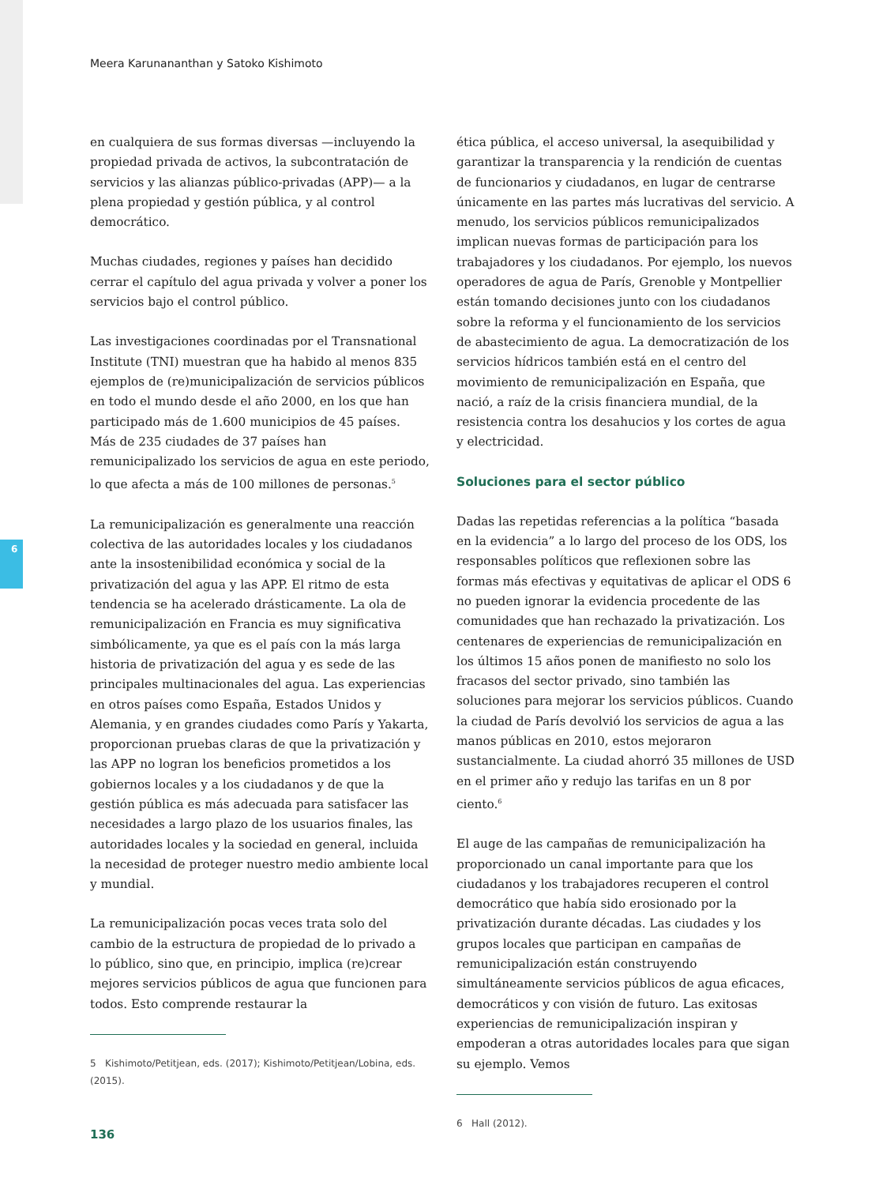6
Meera Karunananthan y Satoko Kishimoto
en cualquiera de sus formas diversas —incluyendo la propiedad privada de activos, la subcontratación de servicios y las alianzas público-privadas (APP)— a la plena propiedad y gestión pública, y al control democrático.
Muchas ciudades, regiones y países han decidido cerrar el capítulo del agua privada y volver a poner los servicios bajo el control público.
Las investigaciones coordinadas por el Transnational Institute (TNI) muestran que ha habido al menos 835 ejemplos de (re)municipalización de servicios públicos en todo el mundo desde el año 2000, en los que han participado más de 1.600 municipios de 45 países. Más de 235 ciudades de 37 países han remunicipalizado los servicios de agua en este periodo, lo que afecta a más de 100 millones de personas.<sup>5</sup>
La remunicipalización es generalmente una reacción colectiva de las autoridades locales y los ciudadanos ante la insostenibilidad económica y social de la privatización del agua y las APP. El ritmo de esta tendencia se ha acelerado drásticamente. La ola de remunicipalización en Francia es muy significativa simbólicamente, ya que es el país con la más larga historia de privatización del agua y es sede de las principales multinacionales del agua. Las experiencias en otros países como España, Estados Unidos y Alemania, y en grandes ciudades como París y Yakarta, proporcionan pruebas claras de que la privatización y las APP no logran los beneficios prometidos a los gobiernos locales y a los ciudadanos y de que la gestión pública es más adecuada para satisfacer las necesidades a largo plazo de los usuarios finales, las autoridades locales y la sociedad en general, incluida la necesidad de proteger nuestro medio ambiente local y mundial.
La remunicipalización pocas veces trata solo del cambio de la estructura de propiedad de lo privado a lo público, sino que, en principio, implica (re)crear mejores servicios públicos de agua que funcionen para todos. Esto comprende restaurar la
5 Kishimoto/Petitjean, eds. (2017); Kishimoto/Petitjean/Lobina, eds. (2015).
ética pública, el acceso universal, la asequibilidad y garantizar la transparencia y la rendición de cuentas de funcionarios y ciudadanos, en lugar de centrarse únicamente en las partes más lucrativas del servicio. A menudo, los servicios públicos remunicipalizados implican nuevas formas de participación para los trabajadores y los ciudadanos. Por ejemplo, los nuevos operadores de agua de París, Grenoble y Montpellier están tomando decisiones junto con los ciudadanos sobre la reforma y el funcionamiento de los servicios de abastecimiento de agua. La democratización de los servicios hídricos también está en el centro del movimiento de remunicipalización en España, que nació, a raíz de la crisis financiera mundial, de la resistencia contra los desahucios y los cortes de agua y electricidad.
Soluciones para el sector público
Dadas las repetidas referencias a la política “basada en la evidencia” a lo largo del proceso de los ODS, los responsables políticos que reflexionen sobre las formas más efectivas y equitativas de aplicar el ODS 6 no pueden ignorar la evidencia procedente de las comunidades que han rechazado la privatización. Los centenares de experiencias de remunicipalización en los últimos 15 años ponen de manifiesto no solo los fracasos del sector privado, sino también las soluciones para mejorar los servicios públicos. Cuando la ciudad de París devolvió los servicios de agua a las manos públicas en 2010, estos mejoraron sustancialmente. La ciudad ahorró 35 millones de USD en el primer año y redujo las tarifas en un 8 por ciento.<sup>6</sup>
El auge de las campañas de remunicipalización ha proporcionado un canal importante para que los ciudadanos y los trabajadores recuperen el control democrático que había sido erosionado por la privatización durante décadas. Las ciudades y los grupos locales que participan en campañas de remunicipalización están construyendo simultáneamente servicios públicos de agua eficaces, democráticos y con visión de futuro. Las exitosas experiencias de remunicipalización inspiran y empoderan a otras autoridades locales para que sigan su ejemplo. Vemos
6 Hall (2012).
136